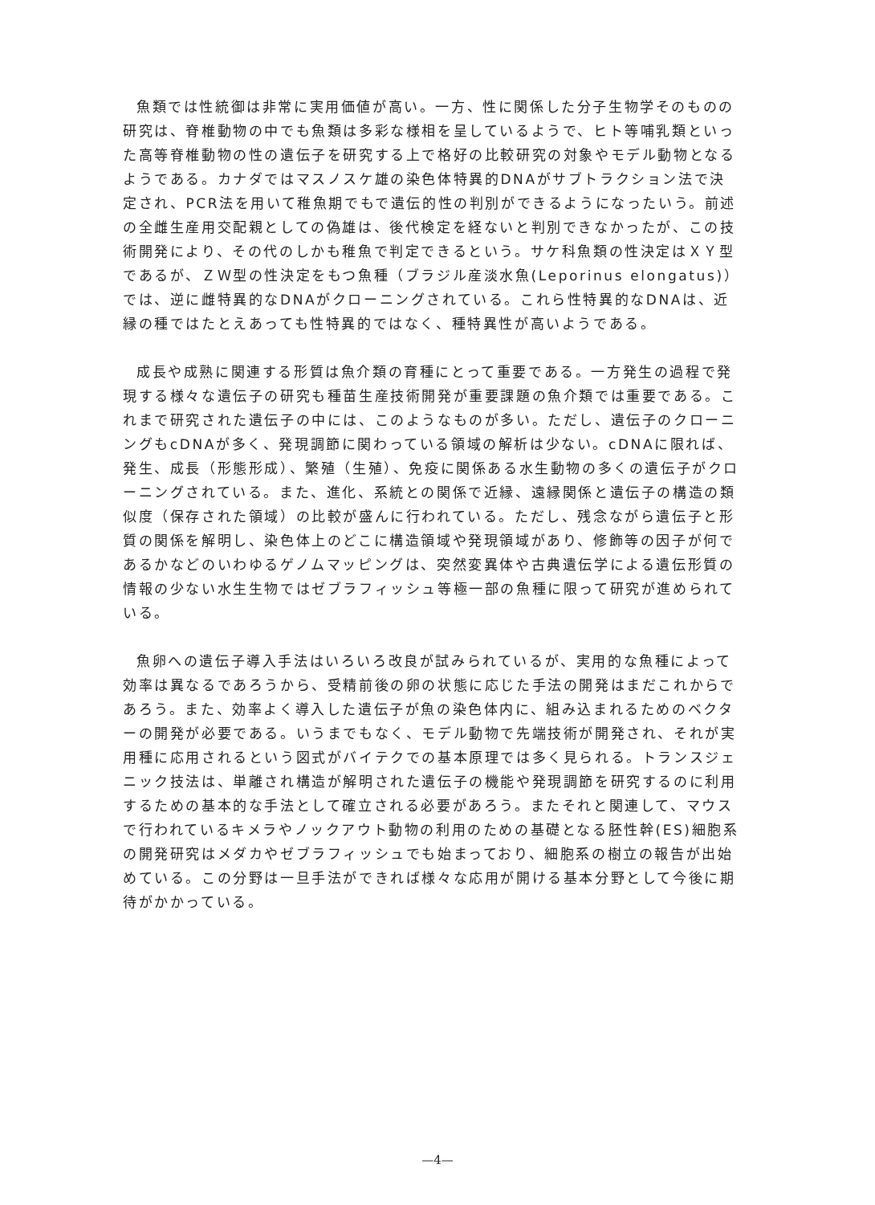魚類では性統御は非常に実用価値が高い。一方、性に関係した分子生物学そのものの研究は、脊椎動物の中でも魚類は多彩な様相を呈しているようで、ヒト等哺乳類といった高等脊椎動物の性の遺伝子を研究する上で格好の比較研究の対象やモデル動物となるようである。カナダではマスノスケ雄の染色体特異的DNAがサブトラクション法で決定され、PCR法を用いて稚魚期でもで遺伝的性の判別ができるようになったいう。前述の全雌生産用交配親としての偽雄は、後代検定を経ないと判別できなかったが、この技術開発により、その代のしかも稚魚で判定できるという。サケ科魚類の性決定はＸＹ型であるが、ＺＷ型の性決定をもつ魚種（ブラジル産淡水魚(Leporinus elongatus)）では、逆に雌特異的なDNAがクローニングされている。これら性特異的なDNAは、近縁の種ではたとえあっても性特異的ではなく、種特異性が高いようである。
成長や成熟に関連する形質は魚介類の育種にとって重要である。一方発生の過程で発現する様々な遺伝子の研究も種苗生産技術開発が重要課題の魚介類では重要である。これまで研究された遺伝子の中には、このようなものが多い。ただし、遺伝子のクローニングもcDNAが多く、発現調節に関わっている領域の解析は少ない。cDNAに限れば、発生、成長（形態形成）、繁殖（生殖）、免疫に関係ある水生動物の多くの遺伝子がクローニングされている。また、進化、系統との関係で近縁、遠縁関係と遺伝子の構造の類似度（保存された領域）の比較が盛んに行われている。ただし、残念ながら遺伝子と形質の関係を解明し、染色体上のどこに構造領域や発現領域があり、修飾等の因子が何であるかなどのいわゆるゲノムマッピングは、突然変異体や古典遺伝学による遺伝形質の情報の少ない水生生物ではゼブラフィッシュ等極一部の魚種に限って研究が進められている。
魚卵への遺伝子導入手法はいろいろ改良が試みられているが、実用的な魚種によって効率は異なるであろうから、受精前後の卵の状態に応じた手法の開発はまだこれからであろう。また、効率よく導入した遺伝子が魚の染色体内に、組み込まれるためのベクターの開発が必要である。いうまでもなく、モデル動物で先端技術が開発され、それが実用種に応用されるという図式がバイテクでの基本原理では多く見られる。トランスジェニック技法は、単離され構造が解明された遺伝子の機能や発現調節を研究するのに利用するための基本的な手法として確立される必要があろう。またそれと関連して、マウスで行われているキメラやノックアウト動物の利用のための基礎となる胚性幹(ES)細胞系の開発研究はメダカやゼブラフィッシュでも始まっており、細胞系の樹立の報告が出始めている。この分野は一旦手法ができれば様々な応用が開ける基本分野として今後に期待がかかっている。
—4—